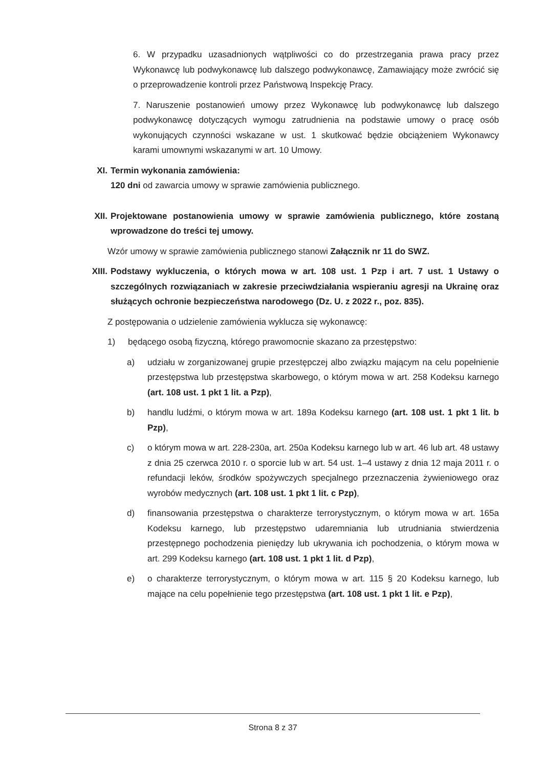6. W przypadku uzasadnionych wątpliwości co do przestrzegania prawa pracy przez Wykonawcę lub podwykonawcę lub dalszego podwykonawcę, Zamawiający może zwrócić się o przeprowadzenie kontroli przez Państwową Inspekcję Pracy.
7. Naruszenie postanowień umowy przez Wykonawcę lub podwykonawcę lub dalszego podwykonawcę dotyczących wymogu zatrudnienia na podstawie umowy o pracę osób wykonujących czynności wskazane w ust. 1 skutkować będzie obciążeniem Wykonawcy karami umownymi wskazanymi w art. 10 Umowy.
XI. Termin wykonania zamówienia:
120 dni od zawarcia umowy w sprawie zamówienia publicznego.
XII. Projektowane postanowienia umowy w sprawie zamówienia publicznego, które zostaną wprowadzone do treści tej umowy.
Wzór umowy w sprawie zamówienia publicznego stanowi Załącznik nr 11 do SWZ.
XIII. Podstawy wykluczenia, o których mowa w art. 108 ust. 1 Pzp i art. 7 ust. 1 Ustawy o szczególnych rozwiązaniach w zakresie przeciwdziałania wspieraniu agresji na Ukrainę oraz służących ochronie bezpieczeństwa narodowego (Dz. U. z 2022 r., poz. 835).
Z postępowania o udzielenie zamówienia wyklucza się wykonawcę:
1) będącego osobą fizyczną, którego prawomocnie skazano za przestępstwo:
a) udziału w zorganizowanej grupie przestępczej albo związku mającym na celu popełnienie przestępstwa lub przestępstwa skarbowego, o którym mowa w art. 258 Kodeksu karnego (art. 108 ust. 1 pkt 1 lit. a Pzp),
b) handlu ludźmi, o którym mowa w art. 189a Kodeksu karnego (art. 108 ust. 1 pkt 1 lit. b Pzp),
c) o którym mowa w art. 228-230a, art. 250a Kodeksu karnego lub w art. 46 lub art. 48 ustawy z dnia 25 czerwca 2010 r. o sporcie lub w art. 54 ust. 1–4 ustawy z dnia 12 maja 2011 r. o refundacji leków, środków spożywczych specjalnego przeznaczenia żywieniowego oraz wyrobów medycznych (art. 108 ust. 1 pkt 1 lit. c Pzp),
d) finansowania przestępstwa o charakterze terrorystycznym, o którym mowa w art. 165a Kodeksu karnego, lub przestępstwo udaremniania lub utrudniania stwierdzenia przestępnego pochodzenia pieniędzy lub ukrywania ich pochodzenia, o którym mowa w art. 299 Kodeksu karnego (art. 108 ust. 1 pkt 1 lit. d Pzp),
e) o charakterze terrorystycznym, o którym mowa w art. 115 § 20 Kodeksu karnego, lub mające na celu popełnienie tego przestępstwa (art. 108 ust. 1 pkt 1 lit. e Pzp),
Strona 8 z 37